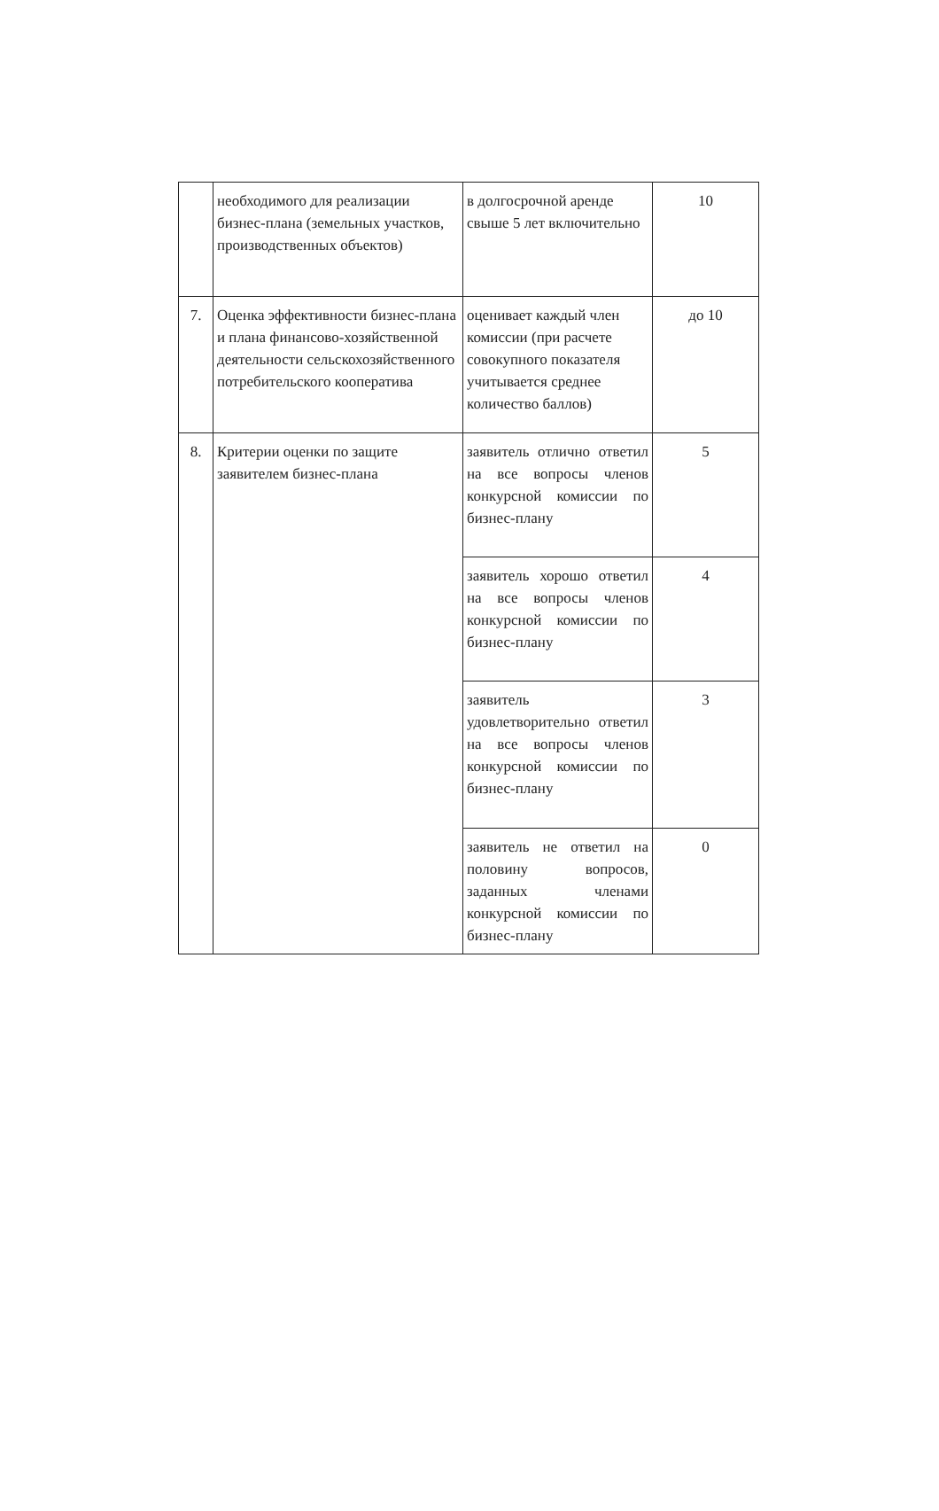| | необходимого для реализации бизнес-плана (земельных участков, производственных объектов) | в долгосрочной аренде свыше 5 лет включительно | 10 |
| 7. | Оценка эффективности бизнес-плана и плана финансово-хозяйственной деятельности сельскохозяйственного потребительского кооператива | оценивает каждый член комиссии (при расчете совокупного показателя учитывается среднее количество баллов) | до 10 |
| 8. | Критерии оценки по защите заявителем бизнес-плана | заявитель отлично ответил на все вопросы членов конкурсной комиссии по бизнес-плану | 5 |
| | | заявитель хорошо ответил на все вопросы членов конкурсной комиссии по бизнес-плану | 4 |
| | | заявитель удовлетворительно ответил на все вопросы членов конкурсной комиссии по бизнес-плану | 3 |
| | | заявитель не ответил на половину вопросов, заданных членами конкурсной комиссии по бизнес-плану | 0 |